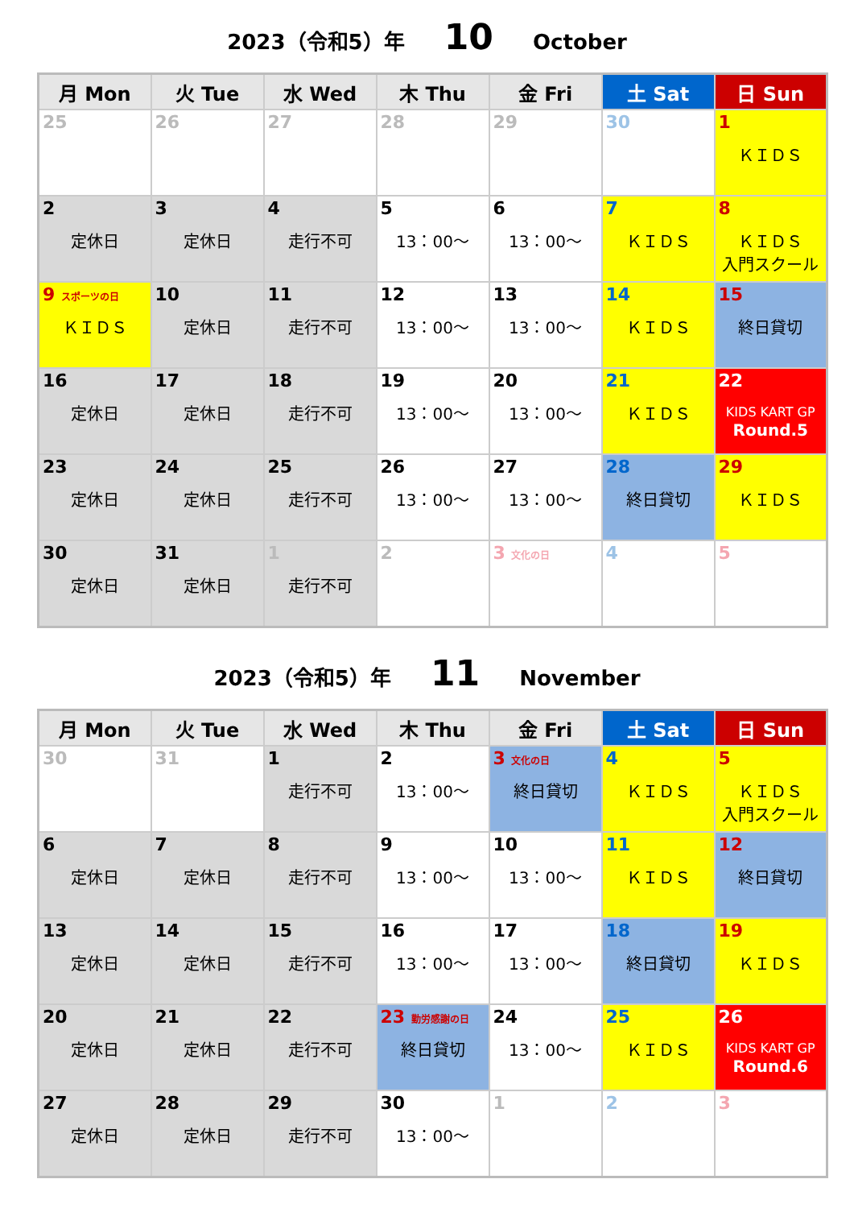2023（令和5）年 10 October
| 月 Mon | 火 Tue | 水 Wed | 木 Thu | 金 Fri | 土 Sat | 日 Sun |
| --- | --- | --- | --- | --- | --- | --- |
| 25 | 26 | 27 | 28 | 29 | 30 | 1 ＫＩＤＳ |
| 2 定休日 | 3 定休日 | 4 走行不可 | 5 13：00～ | 6 13：00～ | 7 ＫＩＤＳ | 8 ＫＩＤＳ 入門スクール |
| 9 スポーツの日 ＫＩＤＳ | 10 定休日 | 11 走行不可 | 12 13：00～ | 13 13：00～ | 14 ＫＩＤＳ | 15 終日貸切 |
| 16 定休日 | 17 定休日 | 18 走行不可 | 19 13：00～ | 20 13：00～ | 21 ＫＩＤＳ | 22 KIDS KART GP Round.5 |
| 23 定休日 | 24 定休日 | 25 走行不可 | 26 13：00～ | 27 13：00～ | 28 終日貸切 | 29 ＫＩＤＳ |
| 30 定休日 | 31 定休日 | 1 走行不可 | 2 | 3 文化の日 | 4 | 5 |
2023（令和5）年 11 November
| 月 Mon | 火 Tue | 水 Wed | 木 Thu | 金 Fri | 土 Sat | 日 Sun |
| --- | --- | --- | --- | --- | --- | --- |
| 30 | 31 | 1 走行不可 | 2 13：00～ | 3 文化の日 終日貸切 | 4 ＫＩＤＳ | 5 ＫＩＤＳ 入門スクール |
| 6 定休日 | 7 定休日 | 8 走行不可 | 9 13：00～ | 10 13：00～ | 11 ＫＩＤＳ | 12 終日貸切 |
| 13 定休日 | 14 定休日 | 15 走行不可 | 16 13：00～ | 17 13：00～ | 18 終日貸切 | 19 ＫＩＤＳ |
| 20 定休日 | 21 定休日 | 22 走行不可 | 23 勤労感謝の日 終日貸切 | 24 13：00～ | 25 ＫＩＤＳ | 26 KIDS KART GP Round.6 |
| 27 定休日 | 28 定休日 | 29 走行不可 | 30 13：00～ | 1 | 2 | 3 |